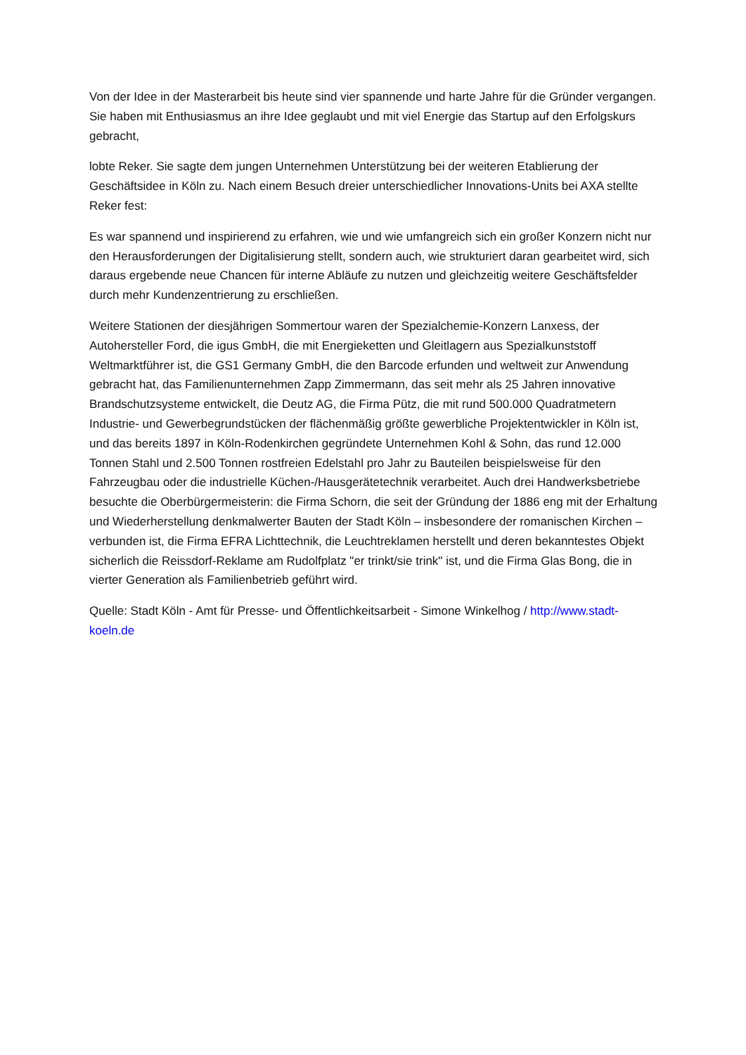Von der Idee in der Masterarbeit bis heute sind vier spannende und harte Jahre für die Gründer vergangen. Sie haben mit Enthusiasmus an ihre Idee geglaubt und mit viel Energie das Startup auf den Erfolgskurs gebracht,
lobte Reker. Sie sagte dem jungen Unternehmen Unterstützung bei der weiteren Etablierung der Geschäftsidee in Köln zu. Nach einem Besuch dreier unterschiedlicher Innovations-Units bei AXA stellte Reker fest:
Es war spannend und inspirierend zu erfahren, wie und wie umfangreich sich ein großer Konzern nicht nur den Herausforderungen der Digitalisierung stellt, sondern auch, wie strukturiert daran gearbeitet wird, sich daraus ergebende neue Chancen für interne Abläufe zu nutzen und gleichzeitig weitere Geschäftsfelder durch mehr Kundenzentrierung zu erschließen.
Weitere Stationen der diesjährigen Sommertour waren der Spezialchemie-Konzern Lanxess, der Autohersteller Ford, die igus GmbH, die mit Energieketten und Gleitlagern aus Spezialkunststoff Weltmarktführer ist, die GS1 Germany GmbH, die den Barcode erfunden und weltweit zur Anwendung gebracht hat, das Familienunternehmen Zapp Zimmermann, das seit mehr als 25 Jahren innovative Brandschutzsysteme entwickelt, die Deutz AG, die Firma Pütz, die mit rund 500.000 Quadratmetern Industrie- und Gewerbegrundstücken der flächenmäßig größte gewerbliche Projektentwickler in Köln ist, und das bereits 1897 in Köln-Rodenkirchen gegründete Unternehmen Kohl & Sohn, das rund 12.000 Tonnen Stahl und 2.500 Tonnen rostfreien Edelstahl pro Jahr zu Bauteilen beispielsweise für den Fahrzeugbau oder die industrielle Küchen-/Hausgerätetechnik verarbeitet. Auch drei Handwerksbetriebe besuchte die Oberbürgermeisterin: die Firma Schorn, die seit der Gründung der 1886 eng mit der Erhaltung und Wiederherstellung denkmalwerter Bauten der Stadt Köln – insbesondere der romanischen Kirchen – verbunden ist, die Firma EFRA Lichttechnik, die Leuchtreklamen herstellt und deren bekanntestes Objekt sicherlich die Reissdorf-Reklame am Rudolfplatz "er trinkt/sie trink" ist, und die Firma Glas Bong, die in vierter Generation als Familienbetrieb geführt wird.
Quelle: Stadt Köln - Amt für Presse- und Öffentlichkeitsarbeit - Simone Winkelhog / http://www.stadt-koeln.de